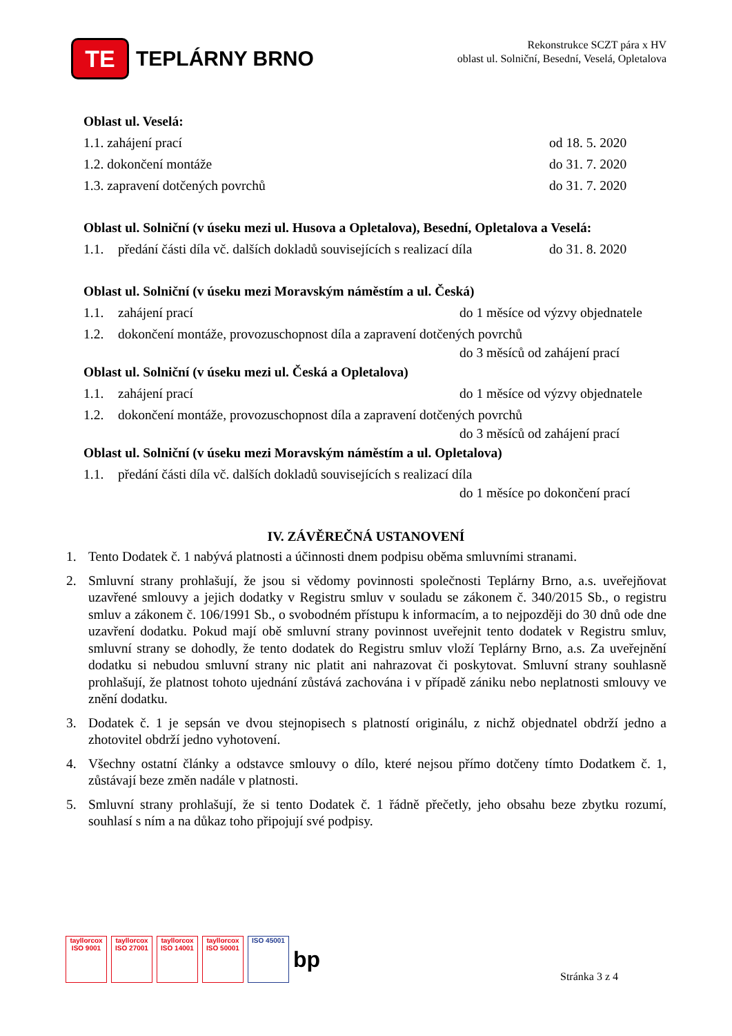TE
TEPLÁRNY BRNO
Rekonstrukce SCZT pára x HV
oblast ul. Solniční, Besední, Veselá, Opletalova
Oblast ul. Veselá:
1.1. zahájení prací od 18. 5. 2020
1.2. dokončení montáže do 31. 7. 2020
1.3. zapravení dotčených povrchů do 31. 7. 2020
Oblast ul. Solniční (v úseku mezi ul. Husova a Opletalova), Besední, Opletalova a Veselá:
1.1. předání části díla vč. dalších dokladů souvisejících s realizací díla do 31. 8. 2020
Oblast ul. Solniční (v úseku mezi Moravským náměstím a ul. Česká)
1.1. zahájení prací do 1 měsíce od výzvy objednatele
1.2. dokončení montáže, provozuschopnost díla a zapravení dotčených povrchů
do 3 měsíců od zahájení prací
Oblast ul. Solniční (v úseku mezi ul. Česká a Opletalova)
1.1. zahájení prací do 1 měsíce od výzvy objednatele
1.2. dokončení montáže, provozuschopnost díla a zapravení dotčených povrchů
do 3 měsíců od zahájení prací
Oblast ul. Solniční (v úseku mezi Moravským náměstím a ul. Opletalova)
1.1. předání části díla vč. dalších dokladů souvisejících s realizací díla
do 1 měsíce po dokončení prací
IV. ZÁVĚREČNÁ USTANOVENÍ
1. Tento Dodatek č. 1 nabývá platnosti a účinnosti dnem podpisu oběma smluvními stranami.
2. Smluvní strany prohlašují, že jsou si vědomy povinnosti společnosti Teplárny Brno, a.s. uveřejňovat uzavřené smlouvy a jejich dodatky v Registru smluv v souladu se zákonem č. 340/2015 Sb., o registru smluv a zákonem č. 106/1991 Sb., o svobodném přístupu k informacím, a to nejpozději do 30 dnů ode dne uzavření dodatku. Pokud mají obě smluvní strany povinnost uveřejnit tento dodatek v Registru smluv, smluvní strany se dohodly, že tento dodatek do Registru smluv vloží Teplárny Brno, a.s. Za uveřejnění dodatku si nebudou smluvní strany nic platit ani nahrazovat či poskytovat. Smluvní strany souhlasně prohlašují, že platnost tohoto ujednání zůstává zachována i v případě zániku nebo neplatnosti smlouvy ve znění dodatku.
3. Dodatek č. 1 je sepsán ve dvou stejnopisech s platností originálu, z nichž objednatel obdrží jedno a zhotovitel obdrží jedno vyhotovení.
4. Všechny ostatní články a odstavce smlouvy o dílo, které nejsou přímo dotčeny tímto Dodatkem č. 1, zůstávají beze změn nadále v platnosti.
5. Smluvní strany prohlašují, že si tento Dodatek č. 1 řádně přečetly, jeho obsahu beze zbytku rozumí, souhlasí s ním a na důkaz toho připojují své podpisy.
tayllorcox
ISO 9001
tayllorcox
ISO 27001
tayllorcox
ISO 14001
tayllorcox
ISO 50001
ISO 45001
bp
Stránka 3 z 4